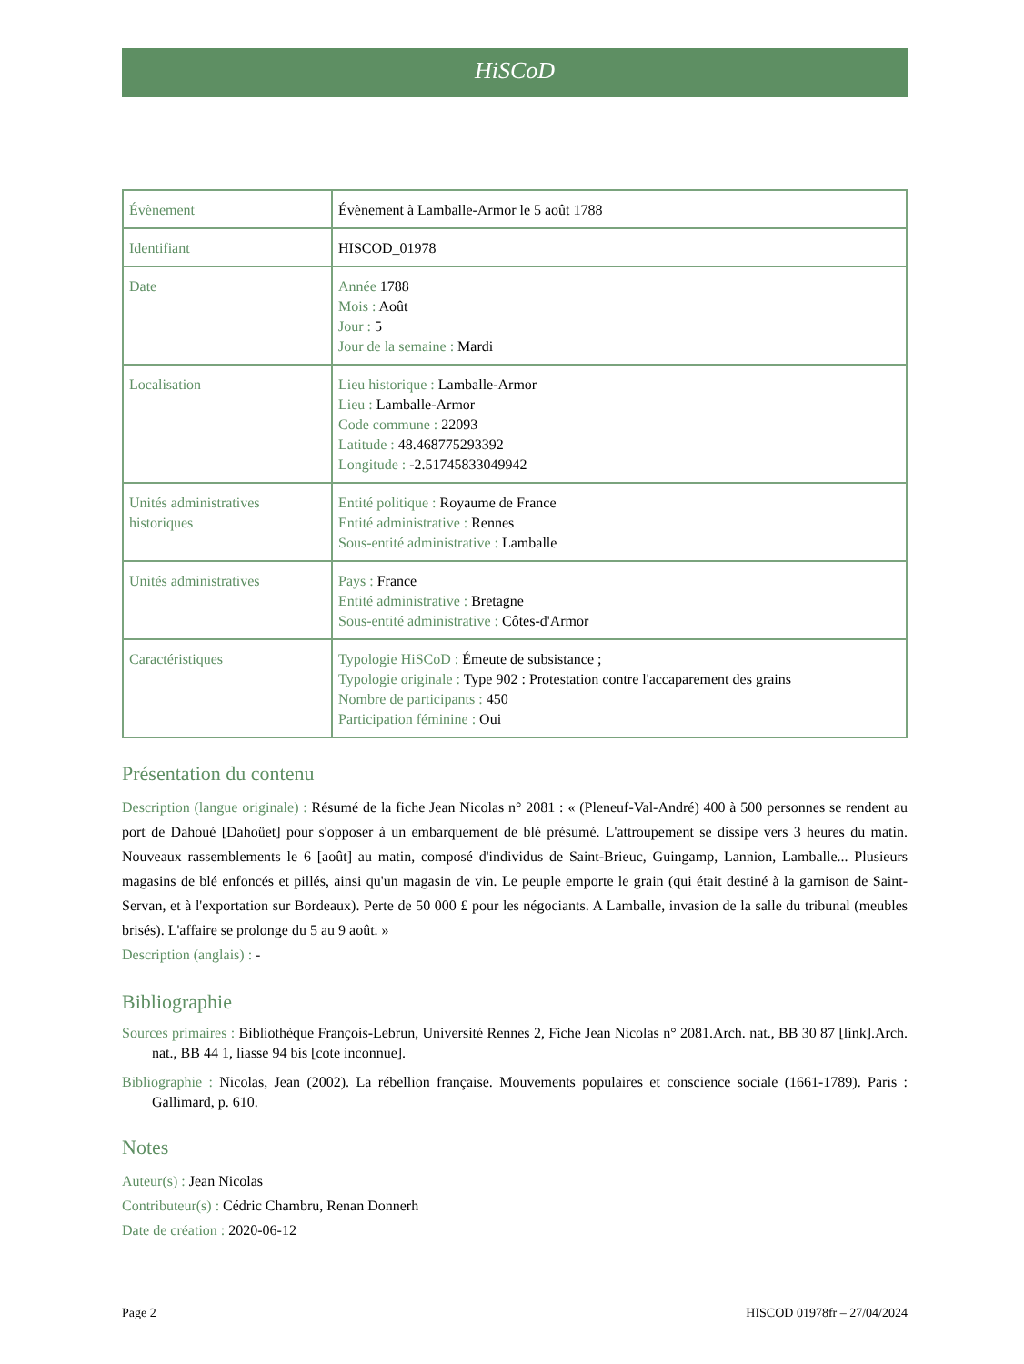HiSCoD
| Évènement | Évènement à Lamballe-Armor le 5 août 1788 |
| Identifiant | HISCOD_01978 |
| Date | Année 1788 Mois : Août Jour : 5 Jour de la semaine : Mardi |
| Localisation | Lieu historique : Lamballe-Armor Lieu : Lamballe-Armor Code commune : 22093 Latitude : 48.468775293392 Longitude : -2.51745833049942 |
| Unités administratives historiques | Entité politique : Royaume de France Entité administrative : Rennes Sous-entité administrative : Lamballe |
| Unités administratives | Pays : France Entité administrative : Bretagne Sous-entité administrative : Côtes-d'Armor |
| Caractéristiques | Typologie HiSCoD : Émeute de subsistance ; Typologie originale : Type 902 : Protestation contre l'accaparement des grains Nombre de participants : 450 Participation féminine : Oui |
Présentation du contenu
Description (langue originale) : Résumé de la fiche Jean Nicolas n° 2081 : « (Pleneuf-Val-André) 400 à 500 personnes se rendent au port de Dahoué [Dahoüet] pour s'opposer à un embarquement de blé présumé. L'attroupement se dissipe vers 3 heures du matin. Nouveaux rassemblements le 6 [août] au matin, composé d'individus de Saint-Brieuc, Guingamp, Lannion, Lamballe... Plusieurs magasins de blé enfoncés et pillés, ainsi qu'un magasin de vin. Le peuple emporte le grain (qui était destiné à la garnison de Saint-Servan, et à l'exportation sur Bordeaux). Perte de 50 000 £ pour les négociants. A Lamballe, invasion de la salle du tribunal (meubles brisés). L'affaire se prolonge du 5 au 9 août. »
Description (anglais) : -
Bibliographie
Sources primaires : Bibliothèque François-Lebrun, Université Rennes 2, Fiche Jean Nicolas n° 2081.Arch. nat., BB 30 87 [link].Arch. nat., BB 44 1, liasse 94 bis [cote inconnue].
Bibliographie : Nicolas, Jean (2002). La rébellion française. Mouvements populaires et conscience sociale (1661-1789). Paris : Gallimard, p. 610.
Notes
Auteur(s) : Jean Nicolas
Contributeur(s) : Cédric Chambru, Renan Donnerh
Date de création : 2020-06-12
Page 2 HISCOD 01978fr – 27/04/2024